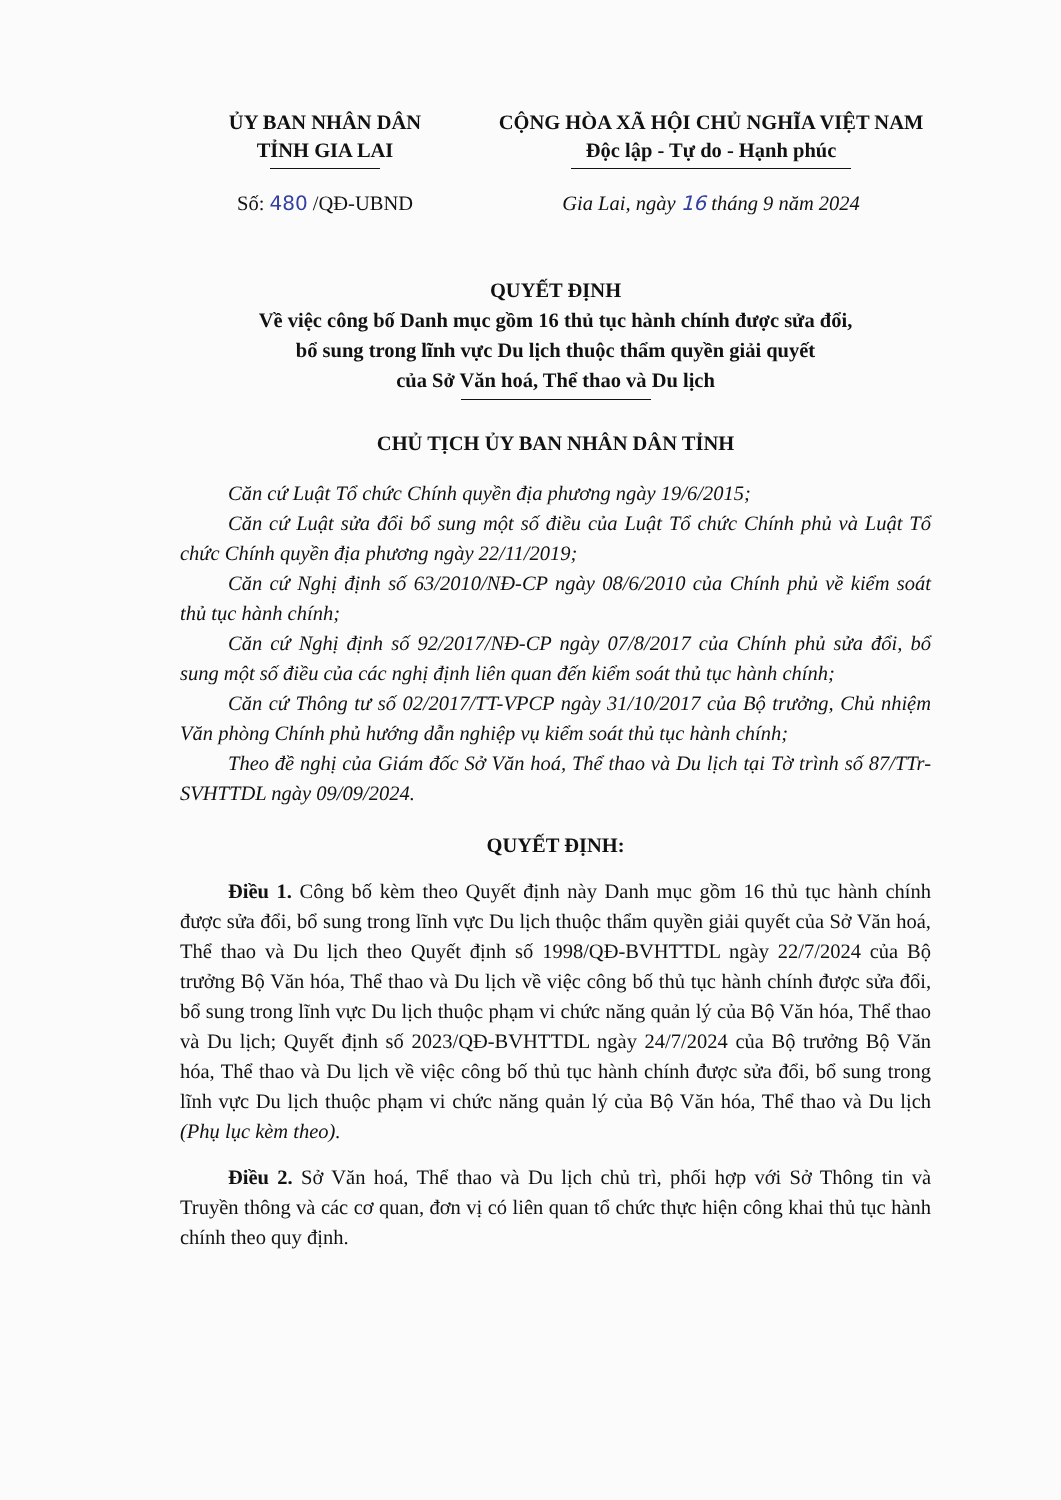ỦY BAN NHÂN DÂN
TỈNH GIA LAI
CỘNG HÒA XÃ HỘI CHỦ NGHĨA VIỆT NAM
Độc lập - Tự do - Hạnh phúc
Số: 480 /QĐ-UBND Gia Lai, ngày 16 tháng 9 năm 2024
QUYẾT ĐỊNH
Về việc công bố Danh mục gồm 16 thủ tục hành chính được sửa đổi,
bổ sung trong lĩnh vực Du lịch thuộc thẩm quyền giải quyết
của Sở Văn hoá, Thể thao và Du lịch
CHỦ TỊCH ỦY BAN NHÂN DÂN TỈNH
Căn cứ Luật Tổ chức Chính quyền địa phương ngày 19/6/2015;
Căn cứ Luật sửa đổi bổ sung một số điều của Luật Tổ chức Chính phủ và Luật Tổ chức Chính quyền địa phương ngày 22/11/2019;
Căn cứ Nghị định số 63/2010/NĐ-CP ngày 08/6/2010 của Chính phủ về kiểm soát thủ tục hành chính;
Căn cứ Nghị định số 92/2017/NĐ-CP ngày 07/8/2017 của Chính phủ sửa đổi, bổ sung một số điều của các nghị định liên quan đến kiểm soát thủ tục hành chính;
Căn cứ Thông tư số 02/2017/TT-VPCP ngày 31/10/2017 của Bộ trưởng, Chủ nhiệm Văn phòng Chính phủ hướng dẫn nghiệp vụ kiểm soát thủ tục hành chính;
Theo đề nghị của Giám đốc Sở Văn hoá, Thể thao và Du lịch tại Tờ trình số 87/TTr-SVHTTDL ngày 09/09/2024.
QUYẾT ĐỊNH:
Điều 1. Công bố kèm theo Quyết định này Danh mục gồm 16 thủ tục hành chính được sửa đổi, bổ sung trong lĩnh vực Du lịch thuộc thẩm quyền giải quyết của Sở Văn hoá, Thể thao và Du lịch theo Quyết định số 1998/QĐ-BVHTTDL ngày 22/7/2024 của Bộ trưởng Bộ Văn hóa, Thể thao và Du lịch về việc công bố thủ tục hành chính được sửa đổi, bổ sung trong lĩnh vực Du lịch thuộc phạm vi chức năng quản lý của Bộ Văn hóa, Thể thao và Du lịch; Quyết định số 2023/QĐ-BVHTTDL ngày 24/7/2024 của Bộ trưởng Bộ Văn hóa, Thể thao và Du lịch về việc công bố thủ tục hành chính được sửa đổi, bổ sung trong lĩnh vực Du lịch thuộc phạm vi chức năng quản lý của Bộ Văn hóa, Thể thao và Du lịch (Phụ lục kèm theo).
Điều 2. Sở Văn hoá, Thể thao và Du lịch chủ trì, phối hợp với Sở Thông tin và Truyền thông và các cơ quan, đơn vị có liên quan tổ chức thực hiện công khai thủ tục hành chính theo quy định.